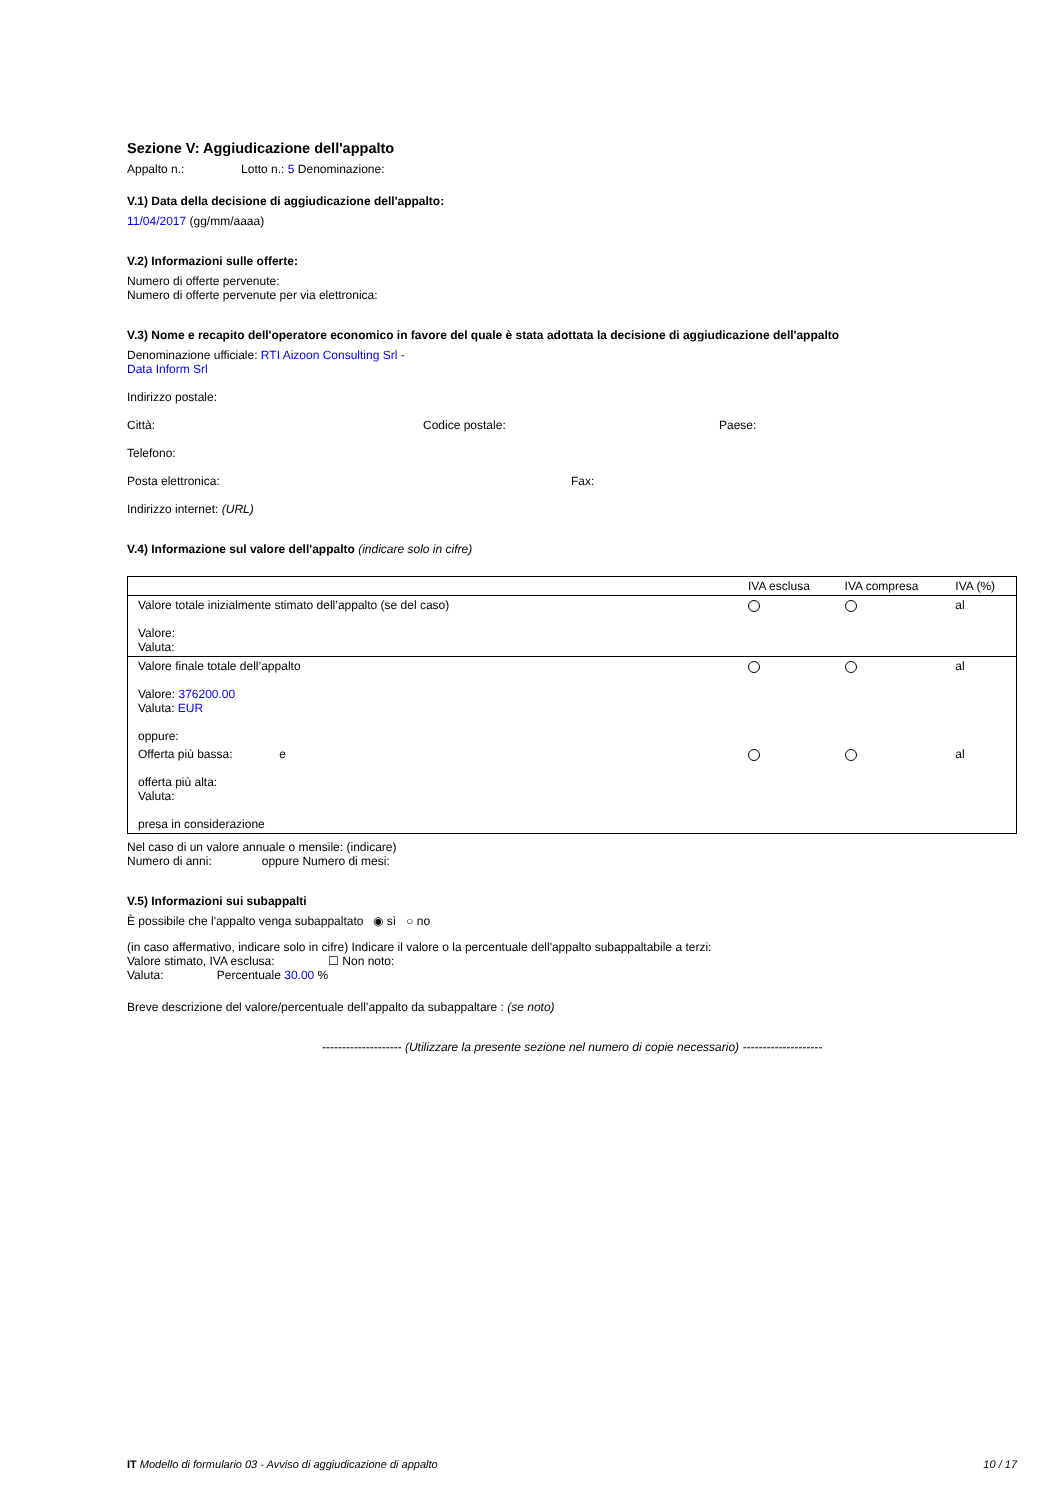Sezione V: Aggiudicazione dell'appalto
Appalto n.: Lotto n.: 5 Denominazione:
V.1) Data della decisione di aggiudicazione dell'appalto:
11/04/2017 (gg/mm/aaaa)
V.2) Informazioni sulle offerte:
Numero di offerte pervenute:
Numero di offerte pervenute per via elettronica:
V.3) Nome e recapito dell'operatore economico in favore del quale è stata adottata la decisione di aggiudicazione dell'appalto
Denominazione ufficiale: RTI Aizoon Consulting Srl -
Data Inform Srl
Indirizzo postale:
Città: Codice postale: Paese:
Telefono:
Posta elettronica: Fax:
Indirizzo internet: (URL)
V.4) Informazione sul valore dell'appalto (indicare solo in cifre)
| | IVA esclusa | IVA compresa | IVA (%) |
| Valore totale inizialmente stimato dell’appalto (se del caso) Valore: Valuta: | | | al |
| Valore finale totale dell’appalto Valore: 376200.00 Valuta: EUR oppure: | | | al |
| Offerta più bassa: e offerta più alta: Valuta: presa in considerazione | | | al |
Nel caso di un valore annuale o mensile: (indicare)
Numero di anni: oppure Numero di mesi:
V.5) Informazioni sui subappalti
È possibile che l'appalto venga subappaltato ◉ sì ○ no
(in caso affermativo, indicare solo in cifre) Indicare il valore o la percentuale dell'appalto subappaltabile a terzi:
Valore stimato, IVA esclusa: ☐ Non noto:
Valuta: Percentuale 30.00 %
Breve descrizione del valore/percentuale dell’appalto da subappaltare : (se noto)
-------------------- (Utilizzare la presente sezione nel numero di copie necessario) --------------------
IT Modello di formulario 03 - Avviso di aggiudicazione di appalto 10 / 17